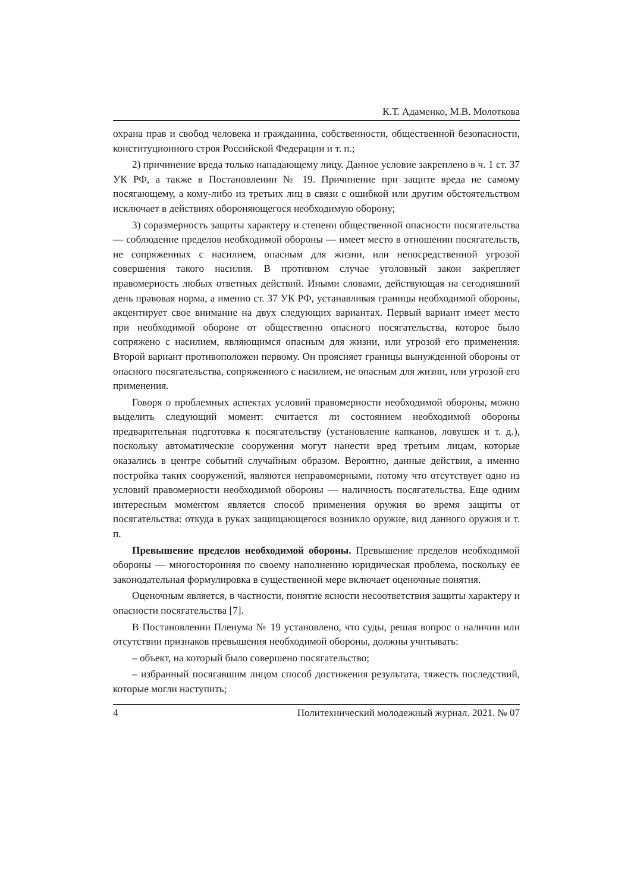К.Т. Адаменко, М.В. Молоткова
охрана прав и свобод человека и гражданина, собственности, общественной безопасности, конституционного строя Российской Федерации и т. п.;
2) причинение вреда только нападающему лицу. Данное условие закреплено в ч. 1 ст. 37 УК РФ, а также в Постановлении № 19. Причинение при защите вреда не самому посягающему, а кому-либо из третьих лиц в связи с ошибкой или другим обстоятельством исключает в действиях обороняющегося необходимую оборону;
3) соразмерность защиты характеру и степени общественной опасности посягательства — соблюдение пределов необходимой обороны — имеет место в отношении посягательств, не сопряженных с насилием, опасным для жизни, или непосредственной угрозой совершения такого насилия. В противном случае уголовный закон закрепляет правомерность любых ответных действий. Иными словами, действующая на сегодняшний день правовая норма, а именно ст. 37 УК РФ, устанавливая границы необходимой обороны, акцентирует свое внимание на двух следующих вариантах. Первый вариант имеет место при необходимой обороне от общественно опасного посягательства, которое было сопряжено с насилием, являющимся опасным для жизни, или угрозой его применения. Второй вариант противоположен первому. Он проясняет границы вынужденной обороны от опасного посягательства, сопряженного с насилием, не опасным для жизни, или угрозой его применения.
Говоря о проблемных аспектах условий правомерности необходимой обороны, можно выделить следующий момент: считается ли состоянием необходимой обороны предварительная подготовка к посягательству (установление капканов, ловушек и т. д.), поскольку автоматические сооружения могут нанести вред третьим лицам, которые оказались в центре событий случайным образом. Вероятно, данные действия, а именно постройка таких сооружений, являются неправомерными, потому что отсутствует одно из условий правомерности необходимой обороны — наличность посягательства. Еще одним интересным моментом является способ применения оружия во время защиты от посягательства: откуда в руках защищающегося возникло оружие, вид данного оружия и т. п.
Превышение пределов необходимой обороны. Превышение пределов необходимой обороны — многосторонняя по своему наполнению юридическая проблема, поскольку ее законодательная формулировка в существенной мере включает оценочные понятия.
Оценочным является, в частности, понятие ясности несоответствия защиты характеру и опасности посягательства [7].
В Постановлении Пленума № 19 установлено, что суды, решая вопрос о наличии или отсутствии признаков превышения необходимой обороны, должны учитывать:
– объект, на который было совершено посягательство;
– избранный посягавшим лицом способ достижения результата, тяжесть последствий, которые могли наступить;
4 Политехнический молодежный журнал. 2021. № 07